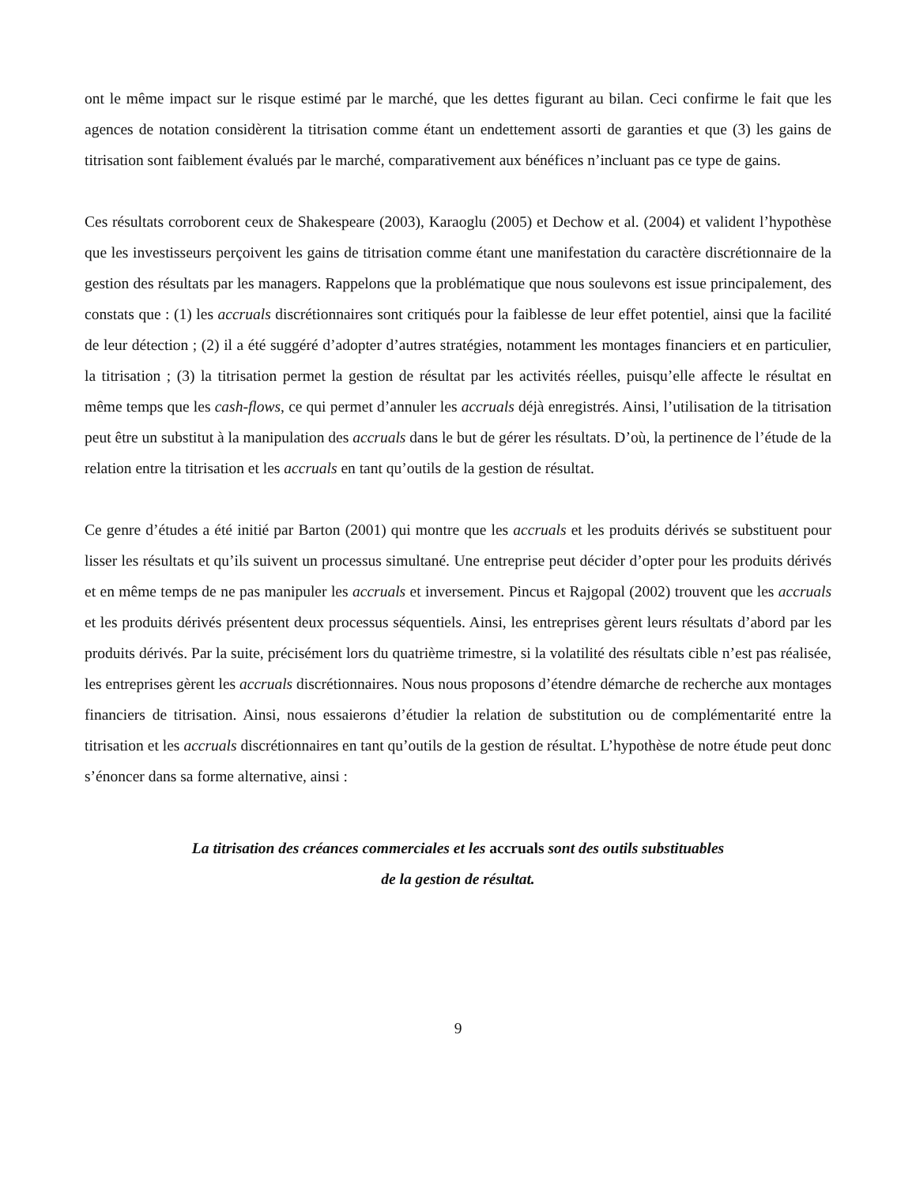ont le même impact sur le risque estimé par le marché, que les dettes figurant au bilan. Ceci confirme le fait que les agences de notation considèrent la titrisation comme étant un endettement assorti de garanties et que (3) les gains de titrisation sont faiblement évalués par le marché, comparativement aux bénéfices n’incluant pas ce type de gains.
Ces résultats corroborent ceux de Shakespeare (2003), Karaoglu (2005) et Dechow et al. (2004) et valident l’hypothèse que les investisseurs perçoivent les gains de titrisation comme étant une manifestation du caractère discrétionnaire de la gestion des résultats par les managers. Rappelons que la problématique que nous soulevons est issue principalement, des constats que : (1) les accruals discrétionnaires sont critiqués pour la faiblesse de leur effet potentiel, ainsi que la facilité de leur détection ; (2) il a été suggéré d’adopter d’autres stratégies, notamment les montages financiers et en particulier, la titrisation ; (3) la titrisation permet la gestion de résultat par les activités réelles, puisqu’elle affecte le résultat en même temps que les cash-flows, ce qui permet d’annuler les accruals déjà enregistrés. Ainsi, l’utilisation de la titrisation peut être un substitut à la manipulation des accruals dans le but de gérer les résultats. D’où, la pertinence de l’étude de la relation entre la titrisation et les accruals en tant qu’outils de la gestion de résultat.
Ce genre d’études a été initié par Barton (2001) qui montre que les accruals et les produits dérivés se substituent pour lisser les résultats et qu’ils suivent un processus simultané. Une entreprise peut décider d’opter pour les produits dérivés et en même temps de ne pas manipuler les accruals et inversement. Pincus et Rajgopal (2002) trouvent que les accruals et les produits dérivés présentent deux processus séquentiels. Ainsi, les entreprises gèrent leurs résultats d’abord par les produits dérivés. Par la suite, précisément lors du quatrième trimestre, si la volatilité des résultats cible n’est pas réalisée, les entreprises gèrent les accruals discrétionnaires. Nous nous proposons d’étendre démarche de recherche aux montages financiers de titrisation. Ainsi, nous essaierons d’étudier la relation de substitution ou de complémentarité entre la titrisation et les accruals discrétionnaires en tant qu’outils de la gestion de résultat. L’hypothèse de notre étude peut donc s’énoncer dans sa forme alternative, ainsi :
La titrisation des créances commerciales et les accruals sont des outils substituables
de la gestion de résultat.
9